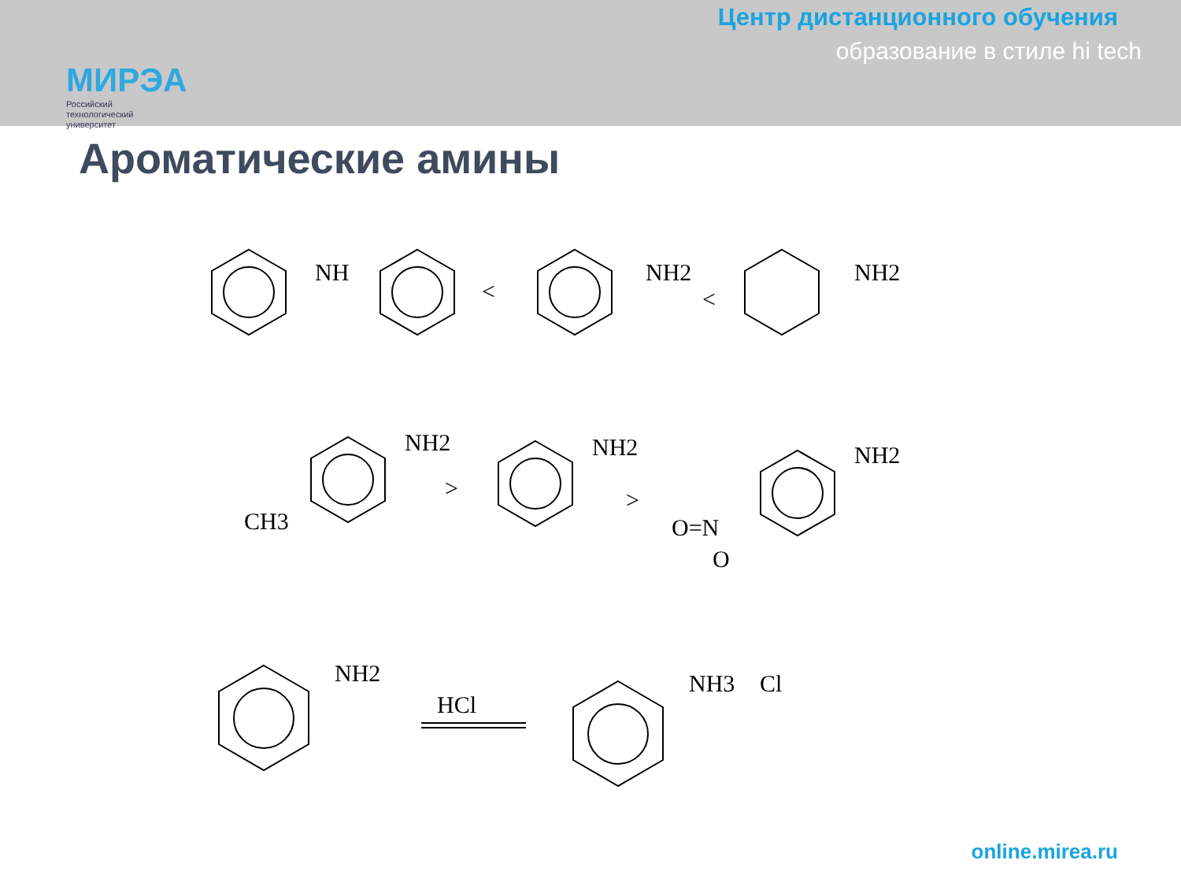МИРЭА
Российский
технологический
университет
Центр дистанционного обучения
образование в стиле hi tech
Ароматические амины
NH
<
NH2
<
NH2
NH2
CH3
>
NH2
>
NH2
O=N
O
NH2
HCl
NH3
Cl
online.mirea.ru